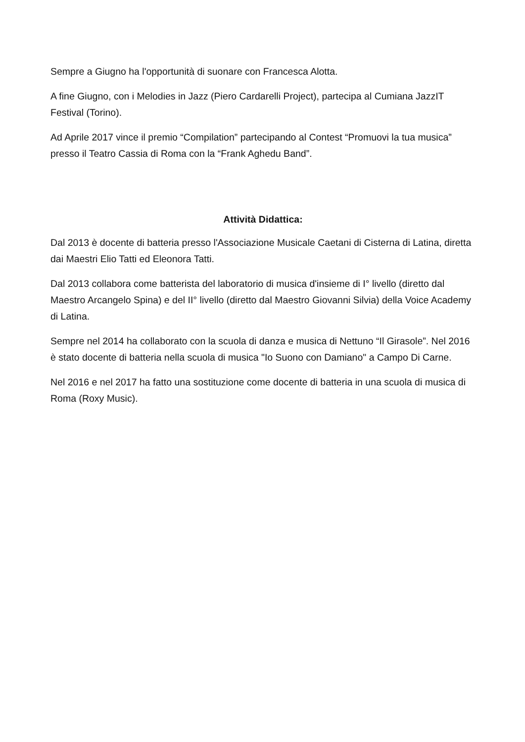Sempre a Giugno ha l'opportunità di suonare con Francesca Alotta.
A fine Giugno, con i Melodies in Jazz (Piero Cardarelli Project), partecipa al Cumiana JazzIT Festival (Torino).
Ad Aprile 2017 vince il premio “Compilation” partecipando al Contest “Promuovi la tua musica” presso il Teatro Cassia di Roma con la “Frank Aghedu Band”.
Attività Didattica:
Dal 2013 è docente di batteria presso l'Associazione Musicale Caetani di Cisterna di Latina, diretta dai Maestri Elio Tatti ed Eleonora Tatti.
Dal 2013 collabora come batterista del laboratorio di musica d'insieme di I° livello (diretto dal Maestro Arcangelo Spina) e del II° livello (diretto dal Maestro Giovanni Silvia) della Voice Academy di Latina.
Sempre nel 2014 ha collaborato con la scuola di danza e musica di Nettuno “Il Girasole”. Nel 2016 è stato docente di batteria nella scuola di musica "Io Suono con Damiano" a Campo Di Carne.
Nel 2016 e nel 2017 ha fatto una sostituzione come docente di batteria in una scuola di musica di Roma (Roxy Music).